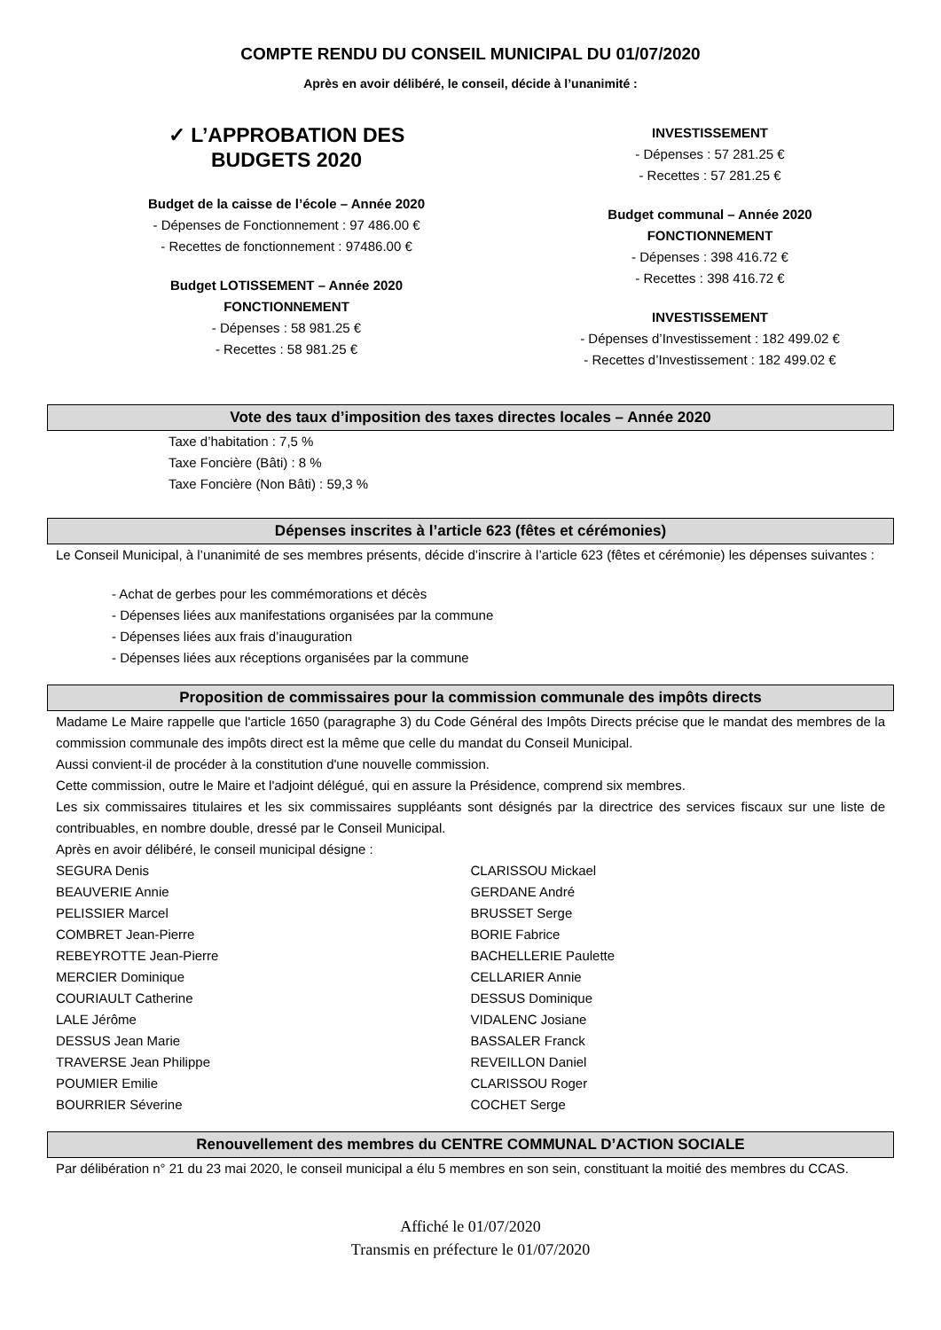COMPTE RENDU DU CONSEIL MUNICIPAL DU 01/07/2020
Après en avoir délibéré, le conseil, décide à l’unanimité :
✓ L’APPROBATION DES
BUDGETS 2020
Budget de la caisse de l’école – Année 2020
- Dépenses de Fonctionnement : 97 486.00 €
- Recettes de fonctionnement : 97486.00 €
Budget LOTISSEMENT – Année 2020
FONCTIONNEMENT
- Dépenses : 58 981.25 €
- Recettes : 58 981.25 €
INVESTISSEMENT
- Dépenses : 57 281.25 €
- Recettes : 57 281.25 €
Budget communal – Année 2020
FONCTIONNEMENT
- Dépenses : 398 416.72 €
- Recettes : 398 416.72 €
INVESTISSEMENT
- Dépenses d’Investissement : 182 499.02 €
- Recettes d’Investissement : 182 499.02 €
Vote des taux d’imposition des taxes directes locales – Année 2020
Taxe d’habitation : 7,5 %
Taxe Foncière (Bâti) : 8 %
Taxe Foncière (Non Bâti) : 59,3 %
Dépenses inscrites à l’article 623 (fêtes et cérémonies)
Le Conseil Municipal, à l’unanimité de ses membres présents, décide d’inscrire à l’article 623 (fêtes et cérémonie) les dépenses suivantes :
- Achat de gerbes pour les commémorations et décès
- Dépenses liées aux manifestations organisées par la commune
- Dépenses liées aux frais d’inauguration
- Dépenses liées aux réceptions organisées par la commune
Proposition de commissaires pour la commission communale des impôts directs
Madame Le Maire rappelle que l'article 1650 (paragraphe 3) du Code Général des Impôts Directs précise que le mandat des membres de la commission communale des impôts direct est la même que celle du mandat du Conseil Municipal.
Aussi convient-il de procéder à la constitution d'une nouvelle commission.
Cette commission, outre le Maire et l'adjoint délégué, qui en assure la Présidence, comprend six membres.
Les six commissaires titulaires et les six commissaires suppléants sont désignés par la directrice des services fiscaux sur une liste de contribuables, en nombre double, dressé par le Conseil Municipal.
Après en avoir délibéré, le conseil municipal désigne :
SEGURA Denis
BEAUVERIE Annie
PELISSIER Marcel
COMBRET Jean-Pierre
REBEYROTTE Jean-Pierre
MERCIER Dominique
COURIAULT Catherine
LALE Jérôme
DESSUS Jean Marie
TRAVERSE Jean Philippe
POUMIER Emilie
BOURRIER Séverine
CLARISSOU Mickael
GERDANE André
BRUSSET Serge
BORIE Fabrice
BACHELLERIE Paulette
CELLARIER Annie
DESSUS Dominique
VIDALENC Josiane
BASSALER Franck
REVEILLON Daniel
CLARISSOU Roger
COCHET Serge
Renouvellement des membres du CENTRE COMMUNAL D’ACTION SOCIALE
Par délibération n° 21 du 23 mai 2020, le conseil municipal a élu 5 membres en son sein, constituant la moitié des membres du CCAS.
Affiché le 01/07/2020
Transmis en préfecture le 01/07/2020